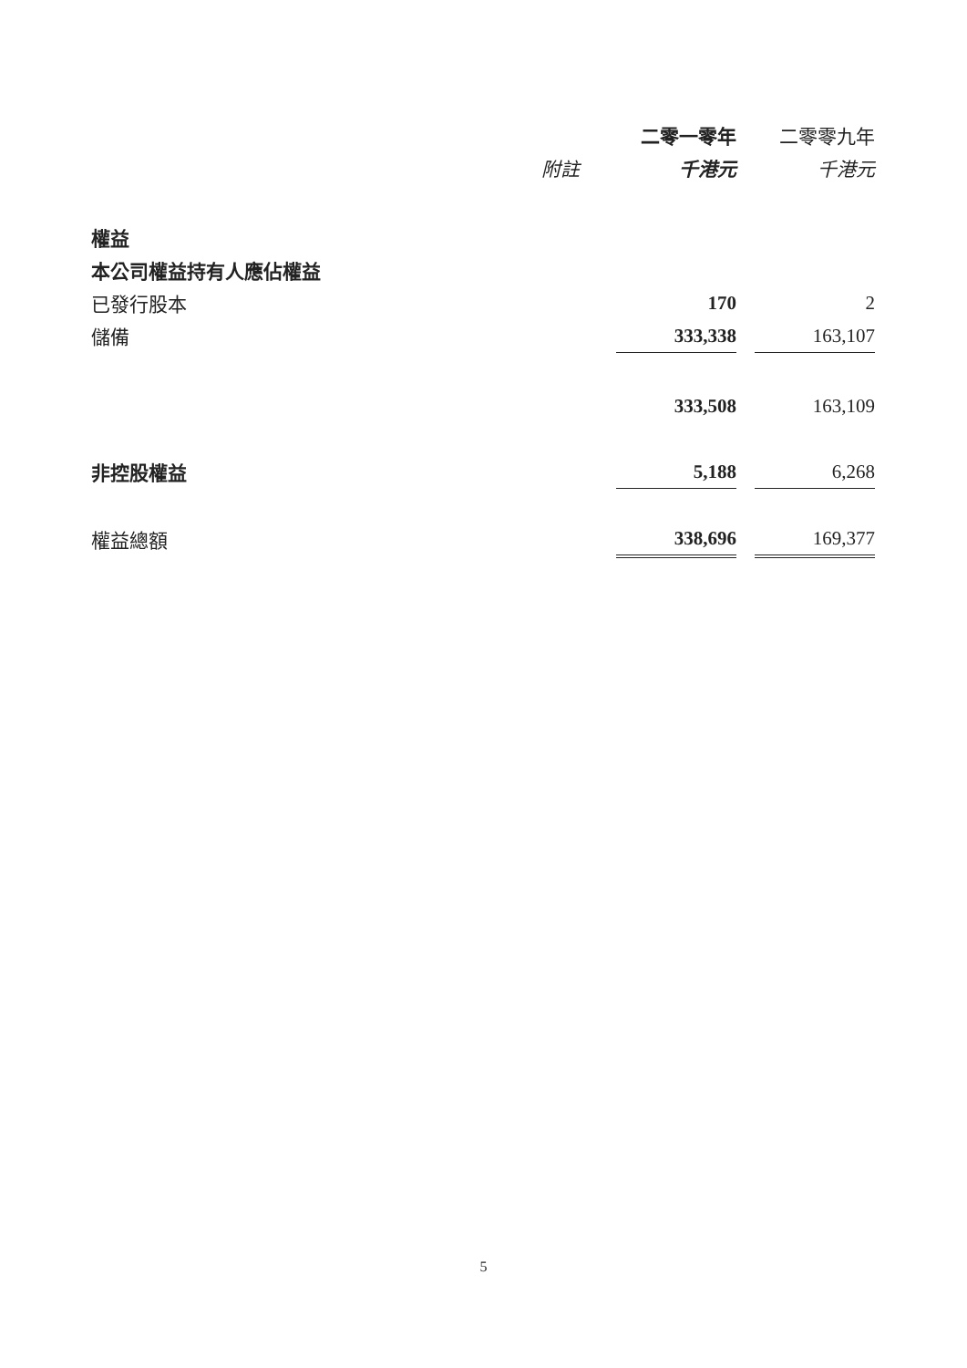| | | 二零一零年 | | 二零零九年 |
| --- | --- | --- | --- | --- |
| | 附註 | 千港元 | | 千港元 |
| 權益 | | | | |
| 本公司權益持有人應佔權益 | | | | |
| 已發行股本 | | 170 | | 2 |
| 儲備 | | 333,338 | | 163,107 |
| | | 333,508 | | 163,109 |
| 非控股權益 | | 5,188 | | 6,268 |
| 權益總額 | | 338,696 | | 169,377 |
5